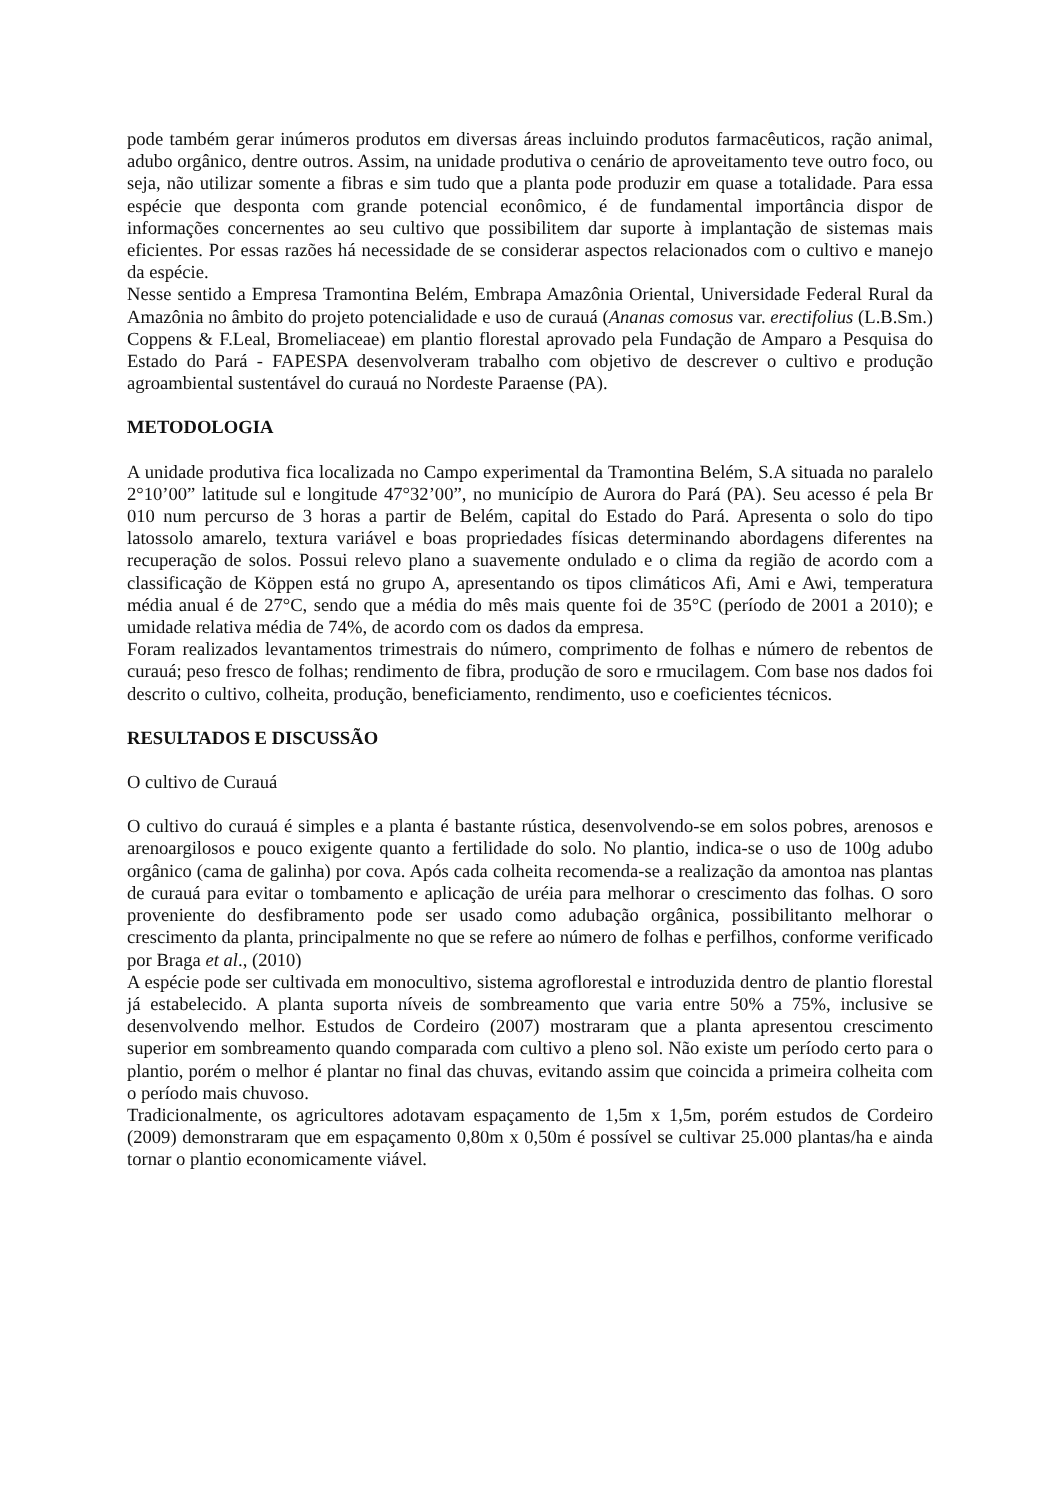pode também gerar inúmeros produtos em diversas áreas incluindo produtos farmacêuticos, ração animal, adubo orgânico, dentre outros. Assim, na unidade produtiva o cenário de aproveitamento teve outro foco, ou seja, não utilizar somente a fibras e sim tudo que a planta pode produzir em quase a totalidade. Para essa espécie que desponta com grande potencial econômico, é de fundamental importância dispor de informações concernentes ao seu cultivo que possibilitem dar suporte à implantação de sistemas mais eficientes. Por essas razões há necessidade de se considerar aspectos relacionados com o cultivo e manejo da espécie.
Nesse sentido a Empresa Tramontina Belém, Embrapa Amazônia Oriental, Universidade Federal Rural da Amazônia no âmbito do projeto potencialidade e uso de curauá (Ananas comosus var. erectifolius (L.B.Sm.) Coppens & F.Leal, Bromeliaceae) em plantio florestal aprovado pela Fundação de Amparo a Pesquisa do Estado do Pará - FAPESPA desenvolveram trabalho com objetivo de descrever o cultivo e produção agroambiental sustentável do curauá no Nordeste Paraense (PA).
METODOLOGIA
A unidade produtiva fica localizada no Campo experimental da Tramontina Belém, S.A situada no paralelo 2°10’00” latitude sul e longitude 47°32’00”, no município de Aurora do Pará (PA). Seu acesso é pela Br 010 num percurso de 3 horas a partir de Belém, capital do Estado do Pará. Apresenta o solo do tipo latossolo amarelo, textura variável e boas propriedades físicas determinando abordagens diferentes na recuperação de solos. Possui relevo plano a suavemente ondulado e o clima da região de acordo com a classificação de Köppen está no grupo A, apresentando os tipos climáticos Afi, Ami e Awi, temperatura média anual é de 27°C, sendo que a média do mês mais quente foi de 35°C (período de 2001 a 2010); e umidade relativa média de 74%, de acordo com os dados da empresa.
Foram realizados levantamentos trimestrais do número, comprimento de folhas e número de rebentos de curauá; peso fresco de folhas; rendimento de fibra, produção de soro e rmucilagem. Com base nos dados foi descrito o cultivo, colheita, produção, beneficiamento, rendimento, uso e coeficientes técnicos.
RESULTADOS E DISCUSSÃO
O cultivo de Curauá
O cultivo do curauá é simples e a planta é bastante rústica, desenvolvendo-se em solos pobres, arenosos e arenoargilosos e pouco exigente quanto a fertilidade do solo. No plantio, indica-se o uso de 100g adubo orgânico (cama de galinha) por cova. Após cada colheita recomenda-se a realização da amontoa nas plantas de curauá para evitar o tombamento e aplicação de uréia para melhorar o crescimento das folhas. O soro proveniente do desfibramento pode ser usado como adubação orgânica, possibilitanto melhorar o crescimento da planta, principalmente no que se refere ao número de folhas e perfilhos, conforme verificado por Braga et al., (2010)
A espécie pode ser cultivada em monocultivo, sistema agroflorestal e introduzida dentro de plantio florestal já estabelecido. A planta suporta níveis de sombreamento que varia entre 50% a 75%, inclusive se desenvolvendo melhor. Estudos de Cordeiro (2007) mostraram que a planta apresentou crescimento superior em sombreamento quando comparada com cultivo a pleno sol. Não existe um período certo para o plantio, porém o melhor é plantar no final das chuvas, evitando assim que coincida a primeira colheita com o período mais chuvoso.
Tradicionalmente, os agricultores adotavam espaçamento de 1,5m x 1,5m, porém estudos de Cordeiro (2009) demonstraram que em espaçamento 0,80m x 0,50m é possível se cultivar 25.000 plantas/ha e ainda tornar o plantio economicamente viável.